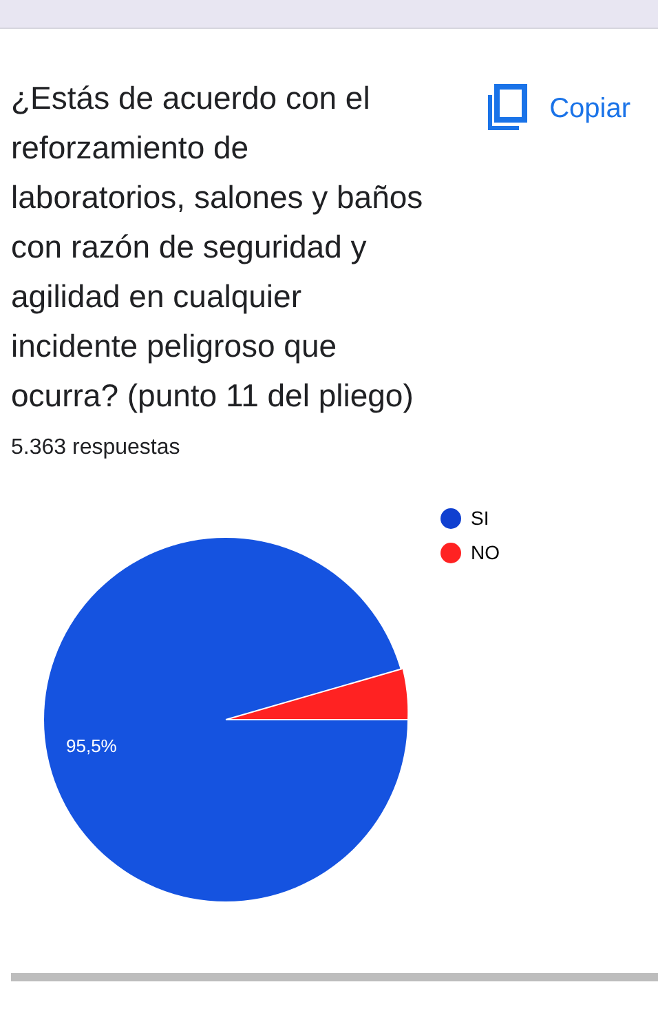¿Estás de acuerdo con el reforzamiento de laboratorios, salones y baños con razón de seguridad y agilidad en cualquier incidente peligroso que ocurra? (punto 11 del pliego)
Copiar
5.363 respuestas
95,5%
SI
NO